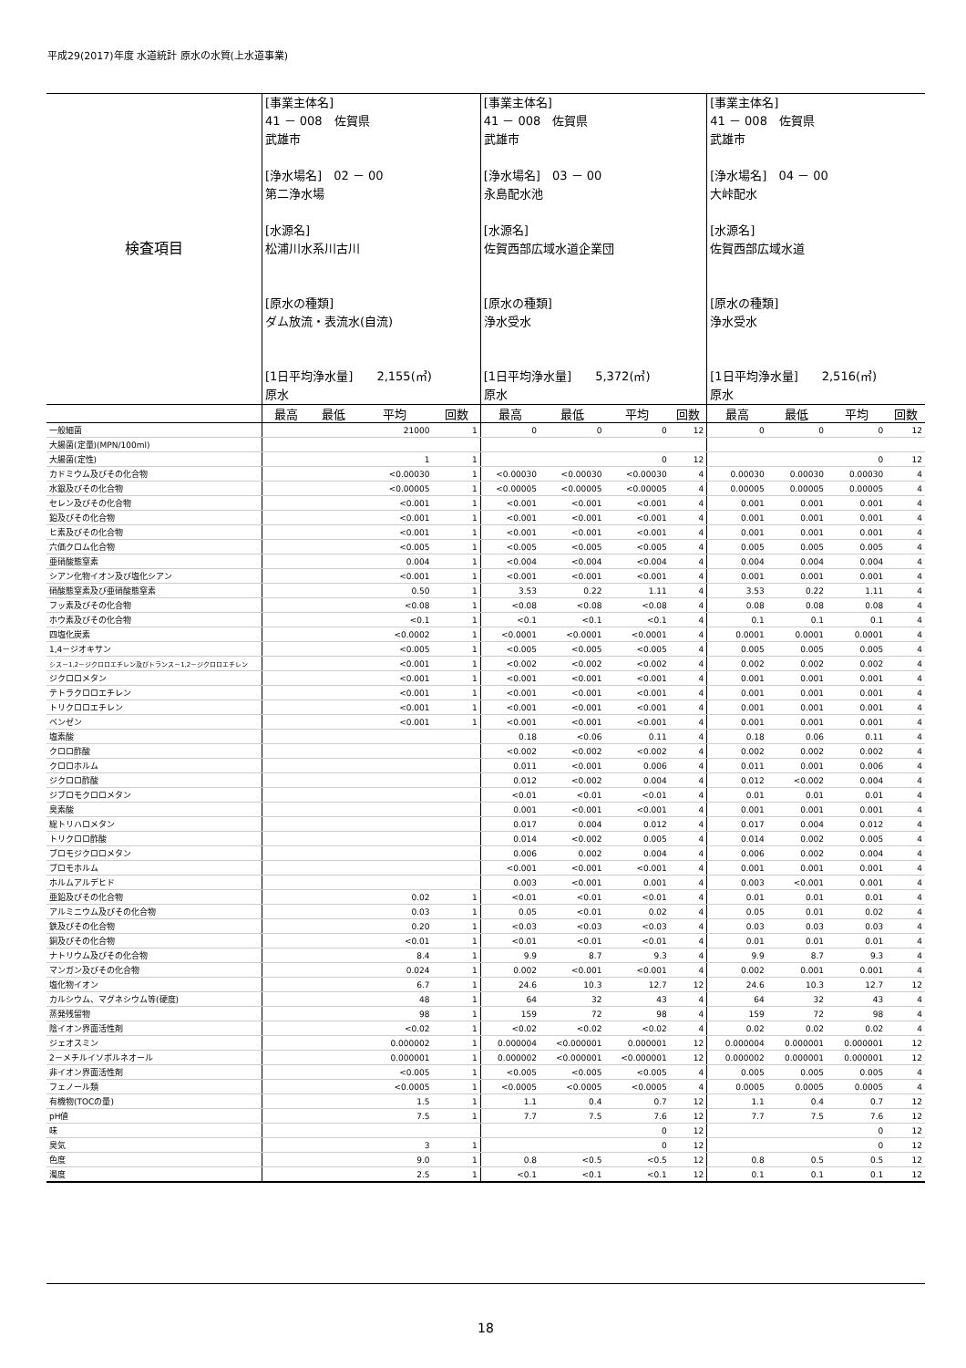平成29(2017)年度 水道統計 原水の水質(上水道事業)
| 検査項目 | [事業主体名] 41 － 008 佐賀県 武雄市 [浄水場名] 02 － 00 第二浄水場 [水源名] 松浦川水系川古川 [原水の種類] ダム放流・表流水(自流) [1日平均浄水量] 2,155(㎥) 原水 | | | | [事業主体名] 41 － 008 佐賀県 武雄市 [浄水場名] 03 － 00 永島配水池 [水源名] 佐賀西部広域水道企業団 [原水の種類] 浄水受水 [1日平均浄水量] 5,372(㎥) 原水 | | | | [事業主体名] 41 － 008 佐賀県 武雄市 [浄水場名] 04 － 00 大峠配水 [水源名] 佐賀西部広域水道 [原水の種類] 浄水受水 [1日平均浄水量] 2,516(㎥) 原水 | | | |
| | 最高 | 最低 | 平均 | 回数 | 最高 | 最低 | 平均 | 回数 | 最高 | 最低 | 平均 | 回数 |
| 一般細菌 | | | 21000 | 1 | 0 | 0 | 0 | 12 | 0 | 0 | 0 | 12 |
| 大腸菌(定量)(MPN/100ml) | | | | | | | | | | | | |
| 大腸菌(定性) | | | 1 | 1 | | | 0 | 12 | | | 0 | 12 |
| カドミウム及びその化合物 | | | <0.00030 | 1 | <0.00030 | <0.00030 | <0.00030 | 4 | 0.00030 | 0.00030 | 0.00030 | 4 |
| 水銀及びその化合物 | | | <0.00005 | 1 | <0.00005 | <0.00005 | <0.00005 | 4 | 0.00005 | 0.00005 | 0.00005 | 4 |
| セレン及びその化合物 | | | <0.001 | 1 | <0.001 | <0.001 | <0.001 | 4 | 0.001 | 0.001 | 0.001 | 4 |
| 鉛及びその化合物 | | | <0.001 | 1 | <0.001 | <0.001 | <0.001 | 4 | 0.001 | 0.001 | 0.001 | 4 |
| ヒ素及びその化合物 | | | <0.001 | 1 | <0.001 | <0.001 | <0.001 | 4 | 0.001 | 0.001 | 0.001 | 4 |
| 六価クロム化合物 | | | <0.005 | 1 | <0.005 | <0.005 | <0.005 | 4 | 0.005 | 0.005 | 0.005 | 4 |
| 亜硝酸態窒素 | | | 0.004 | 1 | <0.004 | <0.004 | <0.004 | 4 | 0.004 | 0.004 | 0.004 | 4 |
| シアン化物イオン及び塩化シアン | | | <0.001 | 1 | <0.001 | <0.001 | <0.001 | 4 | 0.001 | 0.001 | 0.001 | 4 |
| 硝酸態窒素及び亜硝酸態窒素 | | | 0.50 | 1 | 3.53 | 0.22 | 1.11 | 4 | 3.53 | 0.22 | 1.11 | 4 |
| フッ素及びその化合物 | | | <0.08 | 1 | <0.08 | <0.08 | <0.08 | 4 | 0.08 | 0.08 | 0.08 | 4 |
| ホウ素及びその化合物 | | | <0.1 | 1 | <0.1 | <0.1 | <0.1 | 4 | 0.1 | 0.1 | 0.1 | 4 |
| 四塩化炭素 | | | <0.0002 | 1 | <0.0001 | <0.0001 | <0.0001 | 4 | 0.0001 | 0.0001 | 0.0001 | 4 |
| 1,4－ジオキサン | | | <0.005 | 1 | <0.005 | <0.005 | <0.005 | 4 | 0.005 | 0.005 | 0.005 | 4 |
| シス－1,2－ジクロロエチレン及びトランス－1,2－ジクロロエチレン | | | <0.001 | 1 | <0.002 | <0.002 | <0.002 | 4 | 0.002 | 0.002 | 0.002 | 4 |
| ジクロロメタン | | | <0.001 | 1 | <0.001 | <0.001 | <0.001 | 4 | 0.001 | 0.001 | 0.001 | 4 |
| テトラクロロエチレン | | | <0.001 | 1 | <0.001 | <0.001 | <0.001 | 4 | 0.001 | 0.001 | 0.001 | 4 |
| トリクロロエチレン | | | <0.001 | 1 | <0.001 | <0.001 | <0.001 | 4 | 0.001 | 0.001 | 0.001 | 4 |
| ベンゼン | | | <0.001 | 1 | <0.001 | <0.001 | <0.001 | 4 | 0.001 | 0.001 | 0.001 | 4 |
| 塩素酸 | | | | | 0.18 | <0.06 | 0.11 | 4 | 0.18 | 0.06 | 0.11 | 4 |
| クロロ酢酸 | | | | | <0.002 | <0.002 | <0.002 | 4 | 0.002 | 0.002 | 0.002 | 4 |
| クロロホルム | | | | | 0.011 | <0.001 | 0.006 | 4 | 0.011 | 0.001 | 0.006 | 4 |
| ジクロロ酢酸 | | | | | 0.012 | <0.002 | 0.004 | 4 | 0.012 | <0.002 | 0.004 | 4 |
| ジブロモクロロメタン | | | | | <0.01 | <0.01 | <0.01 | 4 | 0.01 | 0.01 | 0.01 | 4 |
| 臭素酸 | | | | | 0.001 | <0.001 | <0.001 | 4 | 0.001 | 0.001 | 0.001 | 4 |
| 総トリハロメタン | | | | | 0.017 | 0.004 | 0.012 | 4 | 0.017 | 0.004 | 0.012 | 4 |
| トリクロロ酢酸 | | | | | 0.014 | <0.002 | 0.005 | 4 | 0.014 | 0.002 | 0.005 | 4 |
| ブロモジクロロメタン | | | | | 0.006 | 0.002 | 0.004 | 4 | 0.006 | 0.002 | 0.004 | 4 |
| ブロモホルム | | | | | <0.001 | <0.001 | <0.001 | 4 | 0.001 | 0.001 | 0.001 | 4 |
| ホルムアルデヒド | | | | | 0.003 | <0.001 | 0.001 | 4 | 0.003 | <0.001 | 0.001 | 4 |
| 亜鉛及びその化合物 | | | 0.02 | 1 | <0.01 | <0.01 | <0.01 | 4 | 0.01 | 0.01 | 0.01 | 4 |
| アルミニウム及びその化合物 | | | 0.03 | 1 | 0.05 | <0.01 | 0.02 | 4 | 0.05 | 0.01 | 0.02 | 4 |
| 鉄及びその化合物 | | | 0.20 | 1 | <0.03 | <0.03 | <0.03 | 4 | 0.03 | 0.03 | 0.03 | 4 |
| 銅及びその化合物 | | | <0.01 | 1 | <0.01 | <0.01 | <0.01 | 4 | 0.01 | 0.01 | 0.01 | 4 |
| ナトリウム及びその化合物 | | | 8.4 | 1 | 9.9 | 8.7 | 9.3 | 4 | 9.9 | 8.7 | 9.3 | 4 |
| マンガン及びその化合物 | | | 0.024 | 1 | 0.002 | <0.001 | <0.001 | 4 | 0.002 | 0.001 | 0.001 | 4 |
| 塩化物イオン | | | 6.7 | 1 | 24.6 | 10.3 | 12.7 | 12 | 24.6 | 10.3 | 12.7 | 12 |
| カルシウム、マグネシウム等(硬度) | | | 48 | 1 | 64 | 32 | 43 | 4 | 64 | 32 | 43 | 4 |
| 蒸発残留物 | | | 98 | 1 | 159 | 72 | 98 | 4 | 159 | 72 | 98 | 4 |
| 陰イオン界面活性剤 | | | <0.02 | 1 | <0.02 | <0.02 | <0.02 | 4 | 0.02 | 0.02 | 0.02 | 4 |
| ジェオスミン | | | 0.000002 | 1 | 0.000004 | <0.000001 | 0.000001 | 12 | 0.000004 | 0.000001 | 0.000001 | 12 |
| 2－メチルイソボルネオール | | | 0.000001 | 1 | 0.000002 | <0.000001 | <0.000001 | 12 | 0.000002 | 0.000001 | 0.000001 | 12 |
| 非イオン界面活性剤 | | | <0.005 | 1 | <0.005 | <0.005 | <0.005 | 4 | 0.005 | 0.005 | 0.005 | 4 |
| フェノール類 | | | <0.0005 | 1 | <0.0005 | <0.0005 | <0.0005 | 4 | 0.0005 | 0.0005 | 0.0005 | 4 |
| 有機物(TOCの量) | | | 1.5 | 1 | 1.1 | 0.4 | 0.7 | 12 | 1.1 | 0.4 | 0.7 | 12 |
| pH値 | | | 7.5 | 1 | 7.7 | 7.5 | 7.6 | 12 | 7.7 | 7.5 | 7.6 | 12 |
| 味 | | | | | | | 0 | 12 | | | 0 | 12 |
| 臭気 | | | 3 | 1 | | | 0 | 12 | | | 0 | 12 |
| 色度 | | | 9.0 | 1 | 0.8 | <0.5 | <0.5 | 12 | 0.8 | 0.5 | 0.5 | 12 |
| 濁度 | | | 2.5 | 1 | <0.1 | <0.1 | <0.1 | 12 | 0.1 | 0.1 | 0.1 | 12 |
18